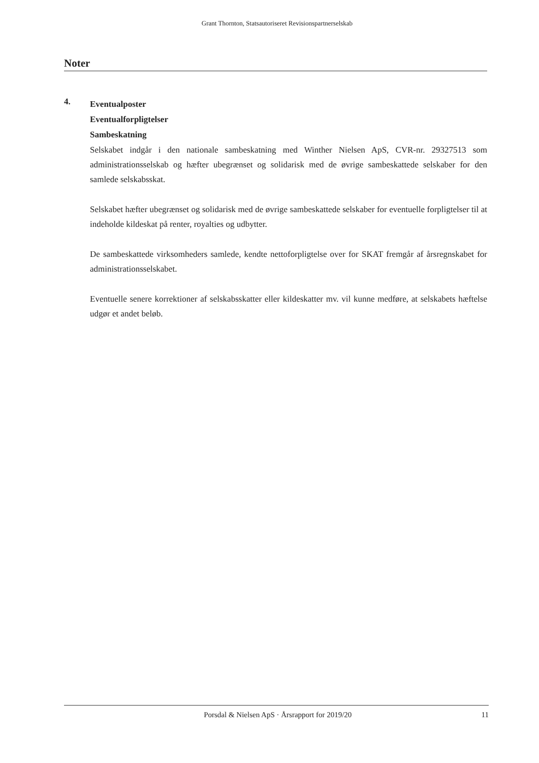Grant Thornton, Statsautoriseret Revisionspartnerselskab
Noter
4.
Eventualposter
Eventualforpligtelser
Sambeskatning
Selskabet indgår i den nationale sambeskatning med Winther Nielsen ApS, CVR-nr. 29327513 som administrationsselskab og hæfter ubegrænset og solidarisk med de øvrige sambeskattede selskaber for den samlede selskabsskat.
Selskabet hæfter ubegrænset og solidarisk med de øvrige sambeskattede selskaber for eventuelle forpligtelser til at indeholde kildeskat på renter, royalties og udbytter.
De sambeskattede virksomheders samlede, kendte nettoforpligtelse over for SKAT fremgår af årsregnskabet for administrationsselskabet.
Eventuelle senere korrektioner af selskabsskatter eller kildeskatter mv. vil kunne medføre, at selskabets hæftelse udgør et andet beløb.
Porsdal & Nielsen ApS · Årsrapport for 2019/20 11